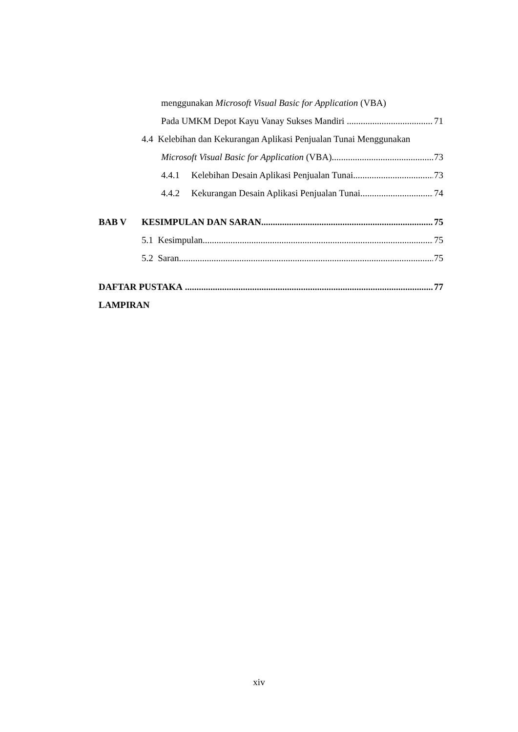menggunakan Microsoft Visual Basic for Application (VBA)
Pada UMKM Depot Kayu Vanay Sukses Mandiri 71
4.4 Kelebihan dan Kekurangan Aplikasi Penjualan Tunai Menggunakan
Microsoft Visual Basic for Application (VBA) 73
4.4.1 Kelebihan Desain Aplikasi Penjualan Tunai 73
4.4.2 Kekurangan Desain Aplikasi Penjualan Tunai 74
BAB V KESIMPULAN DAN SARAN 75
5.1 Kesimpulan 75
5.2 Saran 75
DAFTAR PUSTAKA 77
LAMPIRAN
xiv